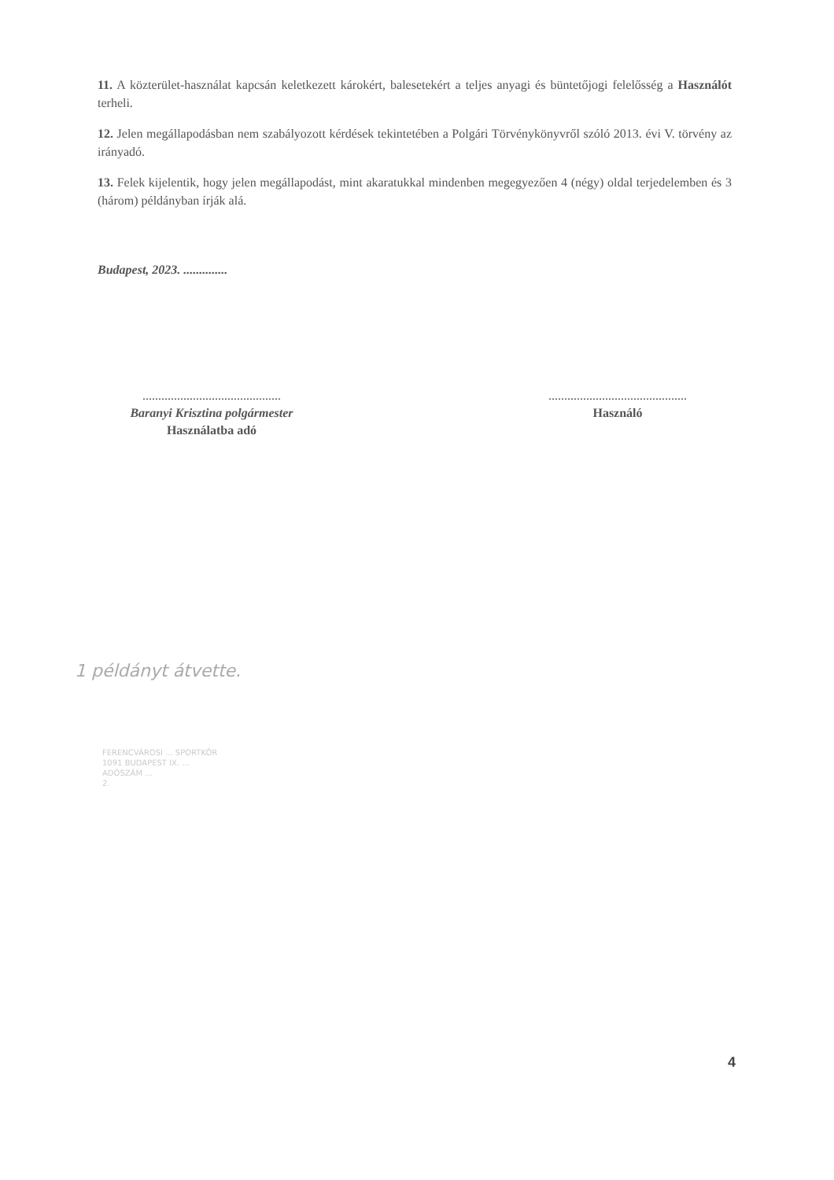11. A közterület-használat kapcsán keletkezett károkért, balesetekért a teljes anyagi és büntetőjogi felelősség a Használót terheli.
12. Jelen megállapodásban nem szabályozott kérdések tekintetében a Polgári Törvénykönyvről szóló 2013. évi V. törvény az irányadó.
13. Felek kijelentik, hogy jelen megállapodást, mint akaratukkal mindenben megegyezően 4 (négy) oldal terjedelemben és 3 (három) példányban írják alá.
Budapest, 2023. ..............
............................................
Baranyi Krisztina polgármester
Használatba adó
............................................
Használó
1 példányt átvette.
FERENCVÁROSI ... SPORTKÖR
1091 BUDAPEST IX. ...
ADÓSZÁM ...
2.
4